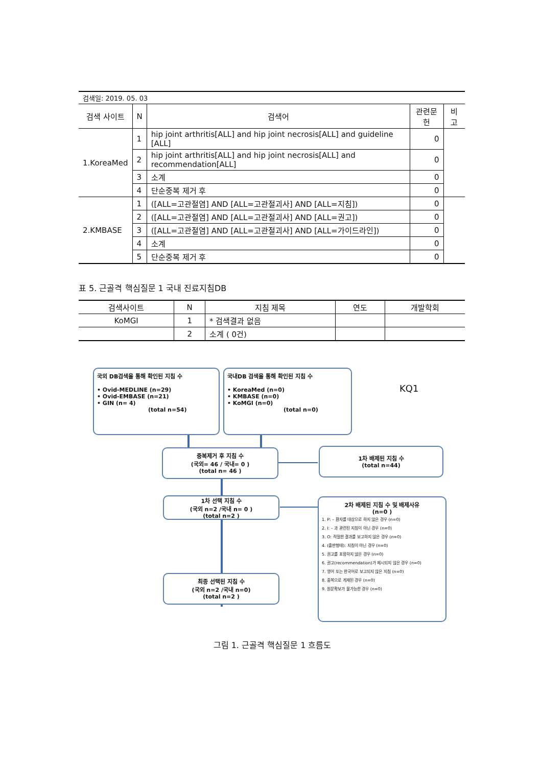| 검색일: 2019. 05. 03 | | | | |
| 검색 사이트 | N | 검색어 | 관련문헌 | 비고 |
| 1.KoreaMed | 1 | hip joint arthritis[ALL] and hip joint necrosis[ALL] and guideline [ALL] | 0 | |
| | 2 | hip joint arthritis[ALL] and hip joint necrosis[ALL] and recommendation[ALL] | 0 | |
| | 3 | 소계 | 0 | |
| | 4 | 단순중복 제거 후 | 0 | |
| 2.KMBASE | 1 | ([ALL=고관절염] AND [ALL=고관절괴사] AND [ALL=지침]) | 0 | |
| | 2 | ([ALL=고관절염] AND [ALL=고관절괴사] AND [ALL=권고]) | 0 | |
| | 3 | ([ALL=고관절염] AND [ALL=고관절괴사] AND [ALL=가이드라인]) | 0 | |
| | 4 | 소계 | 0 | |
| | 5 | 단순중복 제거 후 | 0 | |
표 5. 근골격 핵심질문 1 국내 진료지침DB
| 검색사이트 | N | 지침 제목 | 연도 | 개발학회 |
| --- | --- | --- | --- | --- |
| KoMGI | 1 | * 검색결과 없음 | | |
| | 2 | 소계 ( 0건) | | |
국외 DB검색을 통해 확인된 지침 수
• Ovid-MEDLINE (n=29)
• Ovid-EMBASE (n=21)
• GIN (n= 4)
(total n=54)
국내DB 검색을 통해 확인된 지침 수
• KoreaMed (n=0)
• KMBASE (n=0)
• KoMGI (n=0)
(total n=0)
KQ1
중복제거 후 지침 수
(국외= 46 / 국내= 0 )
(total n= 46 )
1차 배제된 지침 수
(total n=44)
1차 선택 지침 수
(국외 n=2 /국내 n= 0 )
(total n=2 )
2차 배제된 지침 수 및 배제사유
(n=0 )
1. P: – 환자를 대상으로 하지 않은 경우 (n=0)
2. I: – 과 관련된 지침이 아닌 경우 (n=0)
3. O: 적절한 결과를 보고하지 않은 경우 (n=0)
4. (출판형태): 지침이 아닌 경우 (n=0)
5. 권고를 포함하지 않은 경우 (n=0)
6. 권고(recommendation)가 제시되지 않은 경우 (n=0)
7. 영어 또는 한국어로 보고되지 않은 지침 (n=0)
8. 중복으로 게재된 경우 (n=0)
9. 원문확보가 불가능한 경우 (n=0)
최종 선택된 지침 수
(국외 n=2 /국내 n=0)
(total n=2 )
그림 1. 근골격 핵심질문 1 흐름도